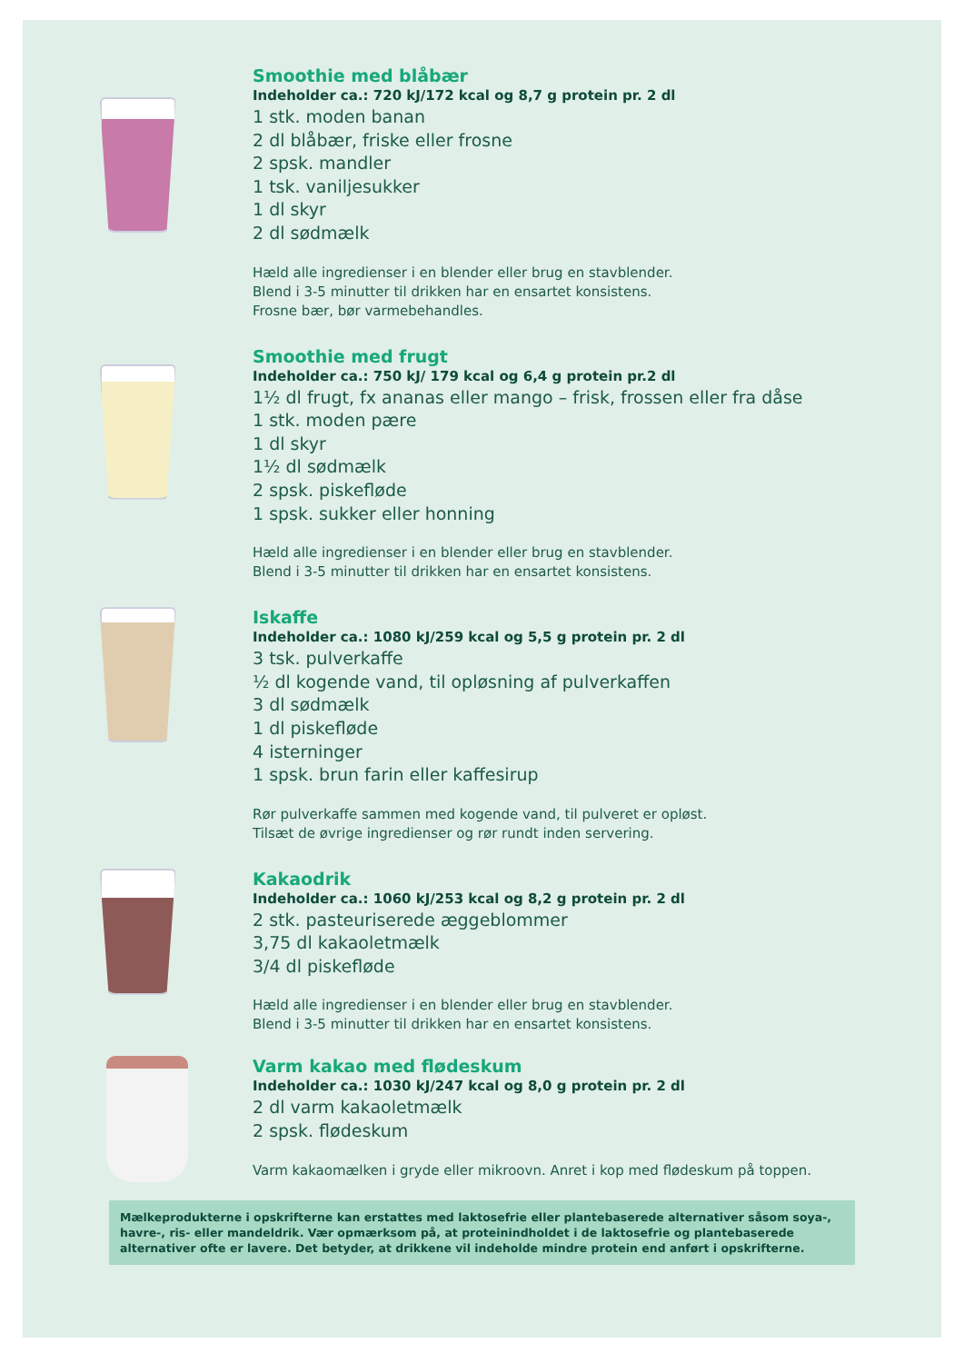Smoothie med blåbær
Indeholder ca.: 720 kJ/172 kcal og 8,7 g protein pr. 2 dl
1 stk. moden banan
2 dl blåbær, friske eller frosne
2 spsk. mandler
1 tsk. vaniljesukker
1 dl skyr
2 dl sødmælk
Hæld alle ingredienser i en blender eller brug en stavblender.
Blend i 3-5 minutter til drikken har en ensartet konsistens.
Frosne bær, bør varmebehandles.
Smoothie med frugt
Indeholder ca.: 750 kJ/ 179 kcal og 6,4 g protein pr.2 dl
1½ dl frugt, fx ananas eller mango – frisk, frossen eller fra dåse
1 stk. moden pære
1 dl skyr
1½ dl sødmælk
2 spsk. piskefløde
1 spsk. sukker eller honning
Hæld alle ingredienser i en blender eller brug en stavblender.
Blend i 3-5 minutter til drikken har en ensartet konsistens.
Iskaffe
Indeholder ca.: 1080 kJ/259 kcal og 5,5 g protein pr. 2 dl
3 tsk. pulverkaffe
½ dl kogende vand, til opløsning af pulverkaffen
3 dl sødmælk
1 dl piskefløde
4 isterninger
1 spsk. brun farin eller kaffesirup
Rør pulverkaffe sammen med kogende vand, til pulveret er opløst.
Tilsæt de øvrige ingredienser og rør rundt inden servering.
Kakaodrik
Indeholder ca.: 1060 kJ/253 kcal og 8,2 g protein pr. 2 dl
2 stk. pasteuriserede æggeblommer
3,75 dl kakaoletmælk
3/4 dl piskefløde
Hæld alle ingredienser i en blender eller brug en stavblender.
Blend i 3-5 minutter til drikken har en ensartet konsistens.
Varm kakao med flødeskum
Indeholder ca.: 1030 kJ/247 kcal og 8,0 g protein pr. 2 dl
2 dl varm kakaoletmælk
2 spsk. flødeskum
Varm kakaomælken i gryde eller mikroovn. Anret i kop med flødeskum på toppen.
Mælkeprodukterne i opskrifterne kan erstattes med laktosefrie eller plantebaserede alternativer såsom soya-, havre-, ris- eller mandeldrik. Vær opmærksom på, at proteinindholdet i de laktosefrie og plantebaserede alternativer ofte er lavere. Det betyder, at drikkene vil indeholde mindre protein end anført i opskrifterne.